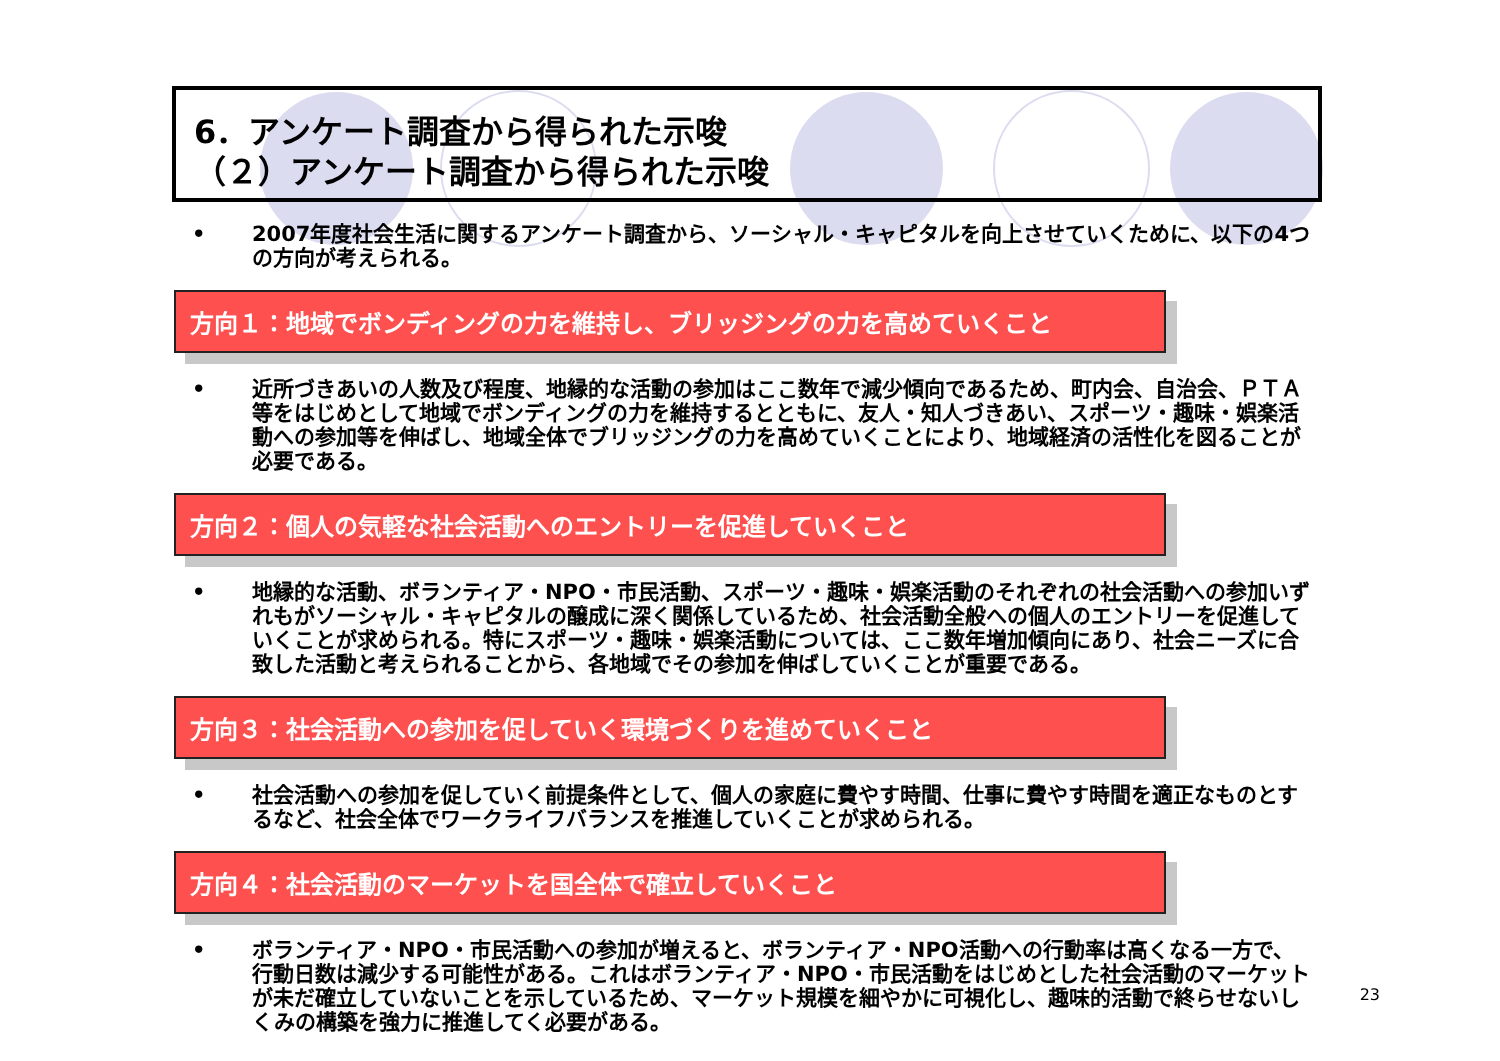6．アンケート調査から得られた示唆
（２）アンケート調査から得られた示唆
• 2007年度社会生活に関するアンケート調査から、ソーシャル・キャピタルを向上させていくために、以下の4つの方向が考えられる。
方向１：地域でボンディングの力を維持し、ブリッジングの力を高めていくこと
• 近所づきあいの人数及び程度、地縁的な活動の参加はここ数年で減少傾向であるため、町内会、自治会、ＰＴＡ等をはじめとして地域でボンディングの力を維持するとともに、友人・知人づきあい、スポーツ・趣味・娯楽活動への参加等を伸ばし、地域全体でブリッジングの力を高めていくことにより、地域経済の活性化を図ることが必要である。
方向２：個人の気軽な社会活動へのエントリーを促進していくこと
• 地縁的な活動、ボランティア・NPO・市民活動、スポーツ・趣味・娯楽活動のそれぞれの社会活動への参加いずれもがソーシャル・キャピタルの醸成に深く関係しているため、社会活動全般への個人のエントリーを促進していくことが求められる。特にスポーツ・趣味・娯楽活動については、ここ数年増加傾向にあり、社会ニーズに合致した活動と考えられることから、各地域でその参加を伸ばしていくことが重要である。
方向３：社会活動への参加を促していく環境づくりを進めていくこと
• 社会活動への参加を促していく前提条件として、個人の家庭に費やす時間、仕事に費やす時間を適正なものとするなど、社会全体でワークライフバランスを推進していくことが求められる。
方向４：社会活動のマーケットを国全体で確立していくこと
• ボランティア・NPO・市民活動への参加が増えると、ボランティア・NPO活動への行動率は高くなる一方で、行動日数は減少する可能性がある。これはボランティア・NPO・市民活動をはじめとした社会活動のマーケットが未だ確立していないことを示しているため、マーケット規模を細やかに可視化し、趣味的活動で終らせないしくみの構築を強力に推進してく必要がある。
23